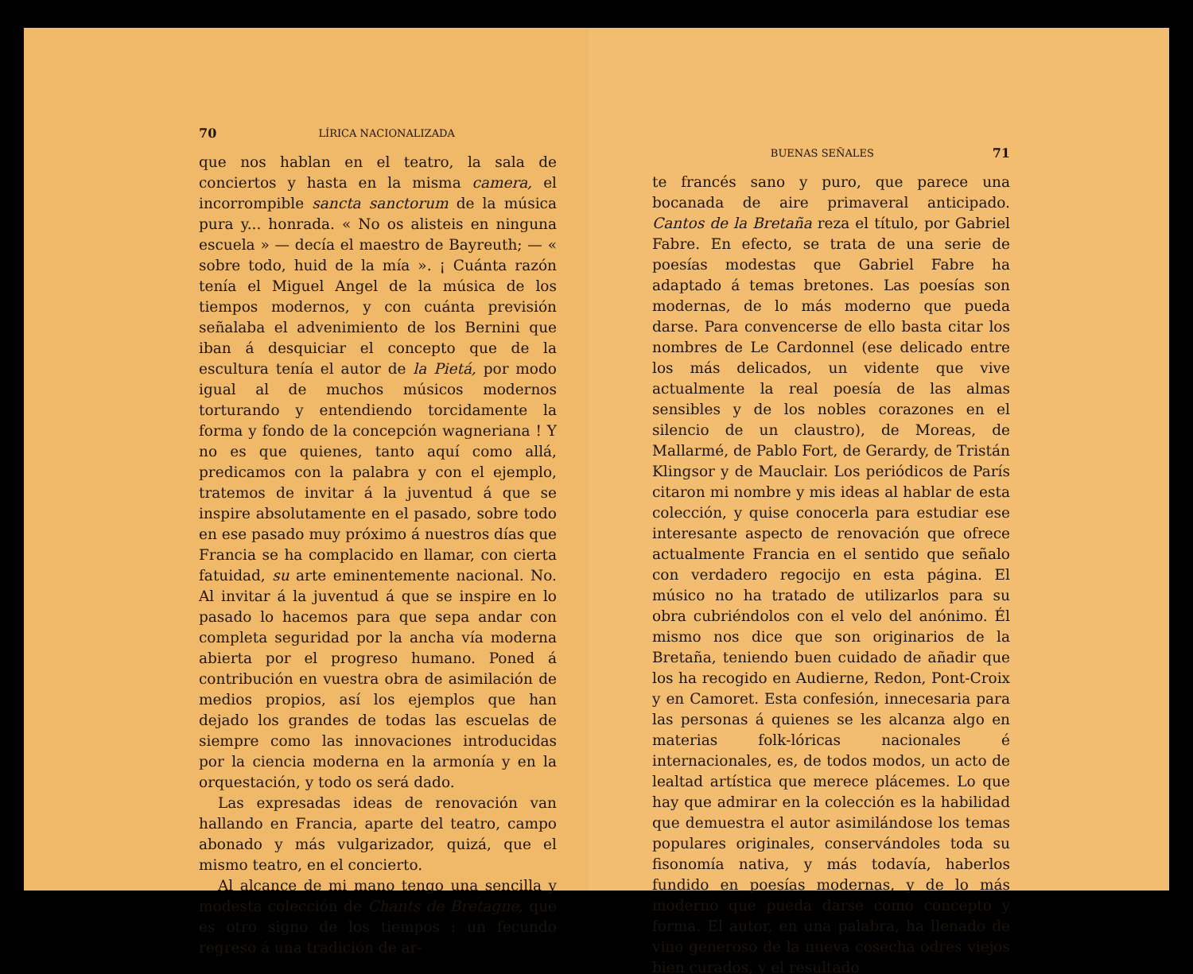70 LÍRICA NACIONALIZADA
que nos hablan en el teatro, la sala de conciertos y hasta en la misma camera, el incorrompible sancta sanctorum de la música pura y... honrada. « No os alisteis en ninguna escuela » — decía el maestro de Bayreuth; — « sobre todo, huid de la mía ». ¡ Cuánta razón tenía el Miguel Angel de la música de los tiempos modernos, y con cuánta previsión señalaba el advenimiento de los Bernini que iban á desquiciar el concepto que de la escultura tenía el autor de la Pietá, por modo igual al de muchos músicos modernos torturando y entendiendo torcidamente la forma y fondo de la concepción wagneriana ! Y no es que quienes, tanto aquí como allá, predicamos con la palabra y con el ejemplo, tratemos de invitar á la juventud á que se inspire absolutamente en el pasado, sobre todo en ese pasado muy próximo á nuestros días que Francia se ha complacido en llamar, con cierta fatuidad, su arte eminentemente nacional. No. Al invitar á la juventud á que se inspire en lo pasado lo hacemos para que sepa andar con completa seguridad por la ancha vía moderna abierta por el progreso humano. Poned á contribución en vuestra obra de asimilación de medios propios, así los ejemplos que han dejado los grandes de todas las escuelas de siempre como las innovaciones introducidas por la ciencia moderna en la armonía y en la orquestación, y todo os será dado.
Las expresadas ideas de renovación van hallando en Francia, aparte del teatro, campo abonado y más vulgarizador, quizá, que el mismo teatro, en el concierto.
Al alcance de mi mano tengo una sencilla y modesta colección de Chants de Bretagne, que es otro signo de los tiempos : un fecundo regreso á una tradición de ar-
BUENAS SEÑALES 71
te francés sano y puro, que parece una bocanada de aire primaveral anticipado. Cantos de la Bretaña reza el título, por Gabriel Fabre. En efecto, se trata de una serie de poesías modestas que Gabriel Fabre ha adaptado á temas bretones. Las poesías son modernas, de lo más moderno que pueda darse. Para convencerse de ello basta citar los nombres de Le Cardonnel (ese delicado entre los más delicados, un vidente que vive actualmente la real poesía de las almas sensibles y de los nobles corazones en el silencio de un claustro), de Moreas, de Mallarmé, de Pablo Fort, de Gerardy, de Tristán Klingsor y de Mauclair. Los periódicos de París citaron mi nombre y mis ideas al hablar de esta colección, y quise conocerla para estudiar ese interesante aspecto de renovación que ofrece actualmente Francia en el sentido que señalo con verdadero regocijo en esta página. El músico no ha tratado de utilizarlos para su obra cubriéndolos con el velo del anónimo. Él mismo nos dice que son originarios de la Bretaña, teniendo buen cuidado de añadir que los ha recogido en Audierne, Redon, Pont-Croix y en Camoret. Esta confesión, innecesaria para las personas á quienes se les alcanza algo en materias folk-lóricas nacionales é internacionales, es, de todos modos, un acto de lealtad artística que merece plácemes. Lo que hay que admirar en la colección es la habilidad que demuestra el autor asimilándose los temas populares originales, conservándoles toda su fisonomía nativa, y más todavía, haberlos fundido en poesías modernas, y de lo más moderno que pueda darse como concepto y forma. El autor, en una palabra, ha llenado de vino generoso de la nueva cosecha odres viejos bien curados, y el resultado